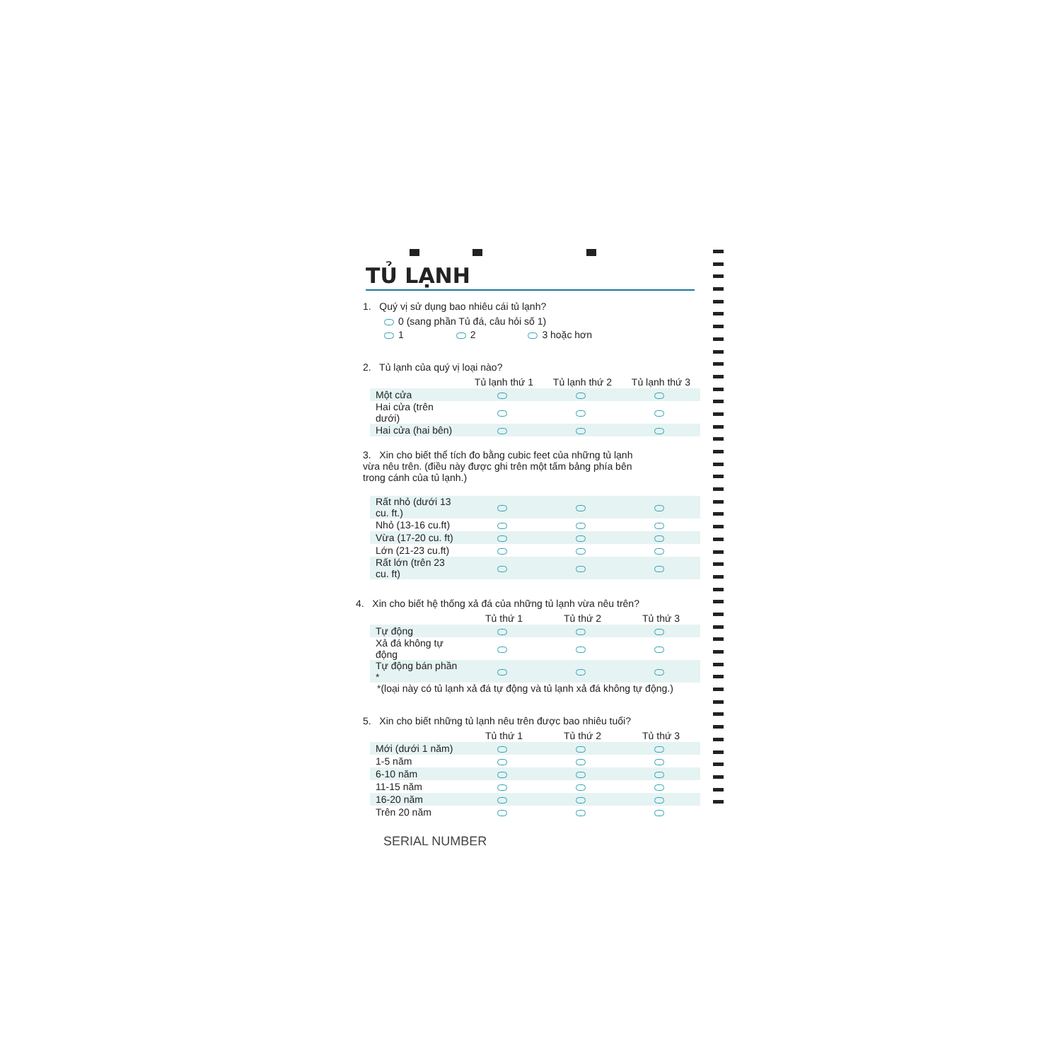TỦ LẠNH
1. Quý vị sử dụng bao nhiêu cái tủ lạnh?
0 (sang phần Tủ đá, câu hỏi số 1)
1 2 3 hoặc hơn
2. Tủ lạnh của quý vị loại nào?
| | Tủ lạnh thứ 1 | Tủ lạnh thứ 2 | Tủ lạnh thứ 3 |
| --- | --- | --- | --- |
| Một cửa | | | |
| Hai cửa (trên dưới) | | | |
| Hai cửa (hai bên) | | | |
3. Xin cho biết thể tích đo bằng cubic feet của những tủ lạnh vừa nêu trên. (điều này được ghi trên một tấm bảng phía bên trong cánh của tủ lạnh.)
| Rất nhỏ (dưới 13 cu. ft.) | | | |
| Nhỏ (13-16 cu.ft) | | | |
| Vừa (17-20 cu. ft) | | | |
| Lớn (21-23 cu.ft) | | | |
| Rất lớn (trên 23 cu. ft) | | | |
4. Xin cho biết hệ thống xả đá của những tủ lạnh vừa nêu trên?
| | Tủ thứ 1 | Tủ thứ 2 | Tủ thứ 3 |
| --- | --- | --- | --- |
| Tự động | | | |
| Xả đá không tự động | | | |
| Tự động bán phần * | | | |
*(loại này có tủ lạnh xả đá tự động và tủ lạnh xả đá không tự động.)
5. Xin cho biết những tủ lạnh nêu trên được bao nhiêu tuổi?
| | Tủ thứ 1 | Tủ thứ 2 | Tủ thứ 3 |
| --- | --- | --- | --- |
| Mới (dưới 1 năm) | | | |
| 1-5 năm | | | |
| 6-10 năm | | | |
| 11-15 năm | | | |
| 16-20 năm | | | |
| Trên 20 năm | | | |
SERIAL NUMBER